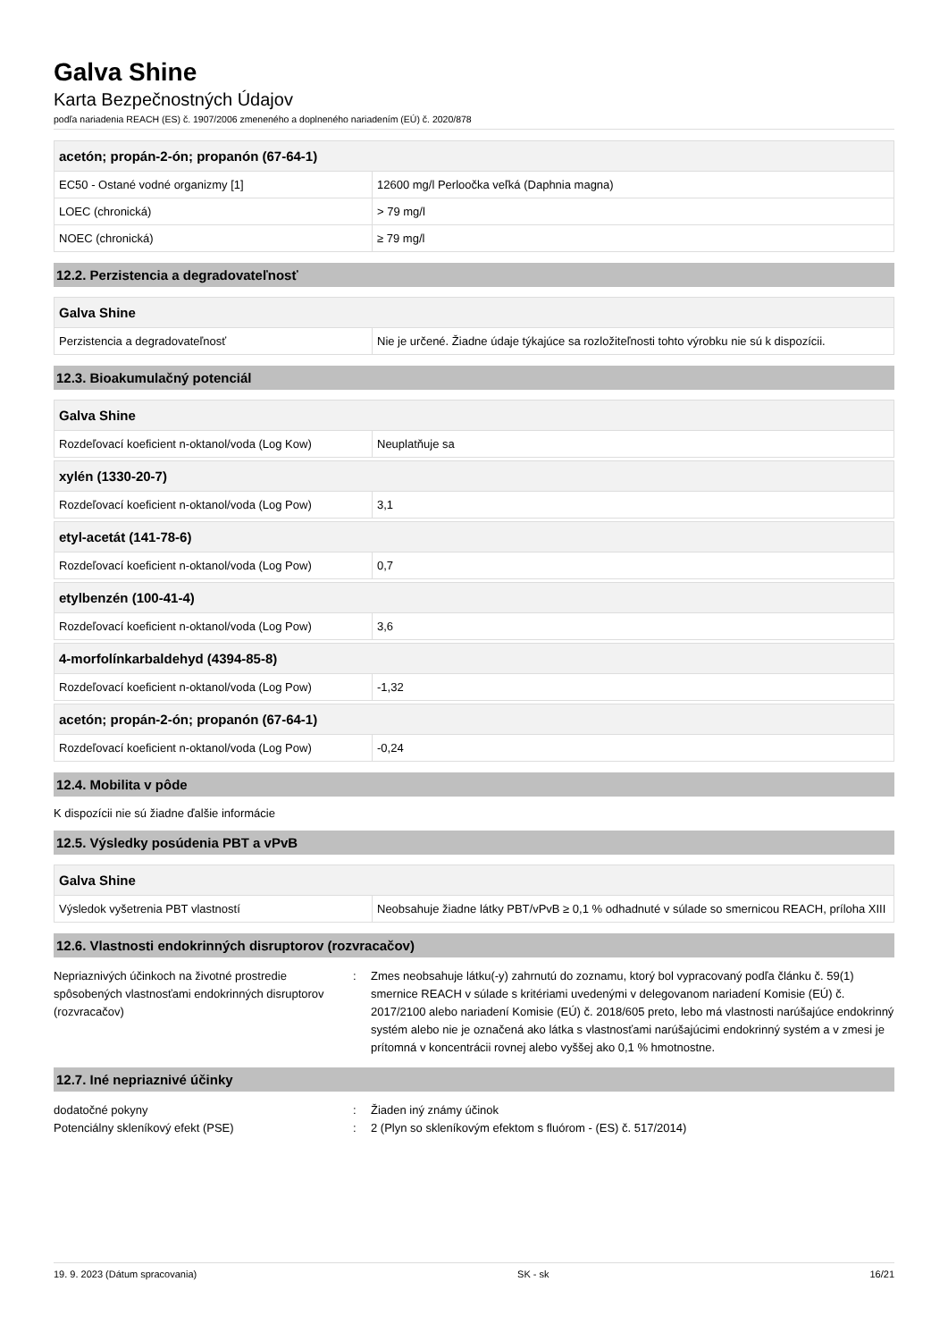Galva Shine
Karta Bezpečnostných Údajov
podľa nariadenia REACH (ES) č. 1907/2006 zmeneného a doplneného nariadením (EÚ) č. 2020/878
| acetón; propán-2-ón; propanón (67-64-1) | |
| --- | --- |
| EC50 - Ostané vodné organizmy [1] | 12600 mg/l Perloočka veľká (Daphnia magna) |
| LOEC (chronická) | > 79 mg/l |
| NOEC (chronická) | ≥ 79 mg/l |
12.2. Perzistencia a degradovateľnosť
| Galva Shine | |
| --- | --- |
| Perzistencia a degradovateľnosť | Nie je určené. Žiadne údaje týkajúce sa rozložiteľnosti tohto výrobku nie sú k dispozícii. |
12.3. Bioakumulačný potenciál
| Galva Shine | |
| --- | --- |
| Rozdeľovací koeficient n-oktanol/voda (Log Kow) | Neuplatňuje sa |
| xylén (1330-20-7) | |
| --- | --- |
| Rozdeľovací koeficient n-oktanol/voda (Log Pow) | 3,1 |
| etyl-acetát (141-78-6) | |
| --- | --- |
| Rozdeľovací koeficient n-oktanol/voda (Log Pow) | 0,7 |
| etylbenzén (100-41-4) | |
| --- | --- |
| Rozdeľovací koeficient n-oktanol/voda (Log Pow) | 3,6 |
| 4-morfolínkarbaldehyd (4394-85-8) | |
| --- | --- |
| Rozdeľovací koeficient n-oktanol/voda (Log Pow) | -1,32 |
| acetón; propán-2-ón; propanón (67-64-1) | |
| --- | --- |
| Rozdeľovací koeficient n-oktanol/voda (Log Pow) | -0,24 |
12.4. Mobilita v pôde
K dispozícii nie sú žiadne ďalšie informácie
12.5. Výsledky posúdenia PBT a vPvB
| Galva Shine | |
| --- | --- |
| Výsledok vyšetrenia PBT vlastností | Neobsahuje žiadne látky PBT/vPvB ≥ 0,1 % odhadnuté v súlade so smernicou REACH, príloha XIII |
12.6. Vlastnosti endokrinných disruptorov (rozvracačov)
Nepriaznivých účinkoch na životné prostredie spôsobených vlastnosťami endokrinných disruptorov (rozvracačov)
: Zmes neobsahuje látku(-y) zahrnutú do zoznamu, ktorý bol vypracovaný podľa článku č. 59(1) smernice REACH v súlade s kritériami uvedenými v delegovanom nariadení Komisie (EÚ) č. 2017/2100 alebo nariadení Komisie (EÚ) č. 2018/605 preto, lebo má vlastnosti narúšajúce endokrinný systém alebo nie je označená ako látka s vlastnosťami narúšajúcimi endokrinný systém a v zmesi je prítomná v koncentrácii rovnej alebo vyššej ako 0,1 % hmotnostne.
12.7. Iné nepriaznivé účinky
dodatočné pokyny : Žiaden iný známy účinok
Potenciálny skleníkový efekt (PSE) : 2 (Plyn so skleníkovým efektom s fluórom - (ES) č. 517/2014)
19. 9. 2023 (Dátum spracovania) SK - sk 16/21